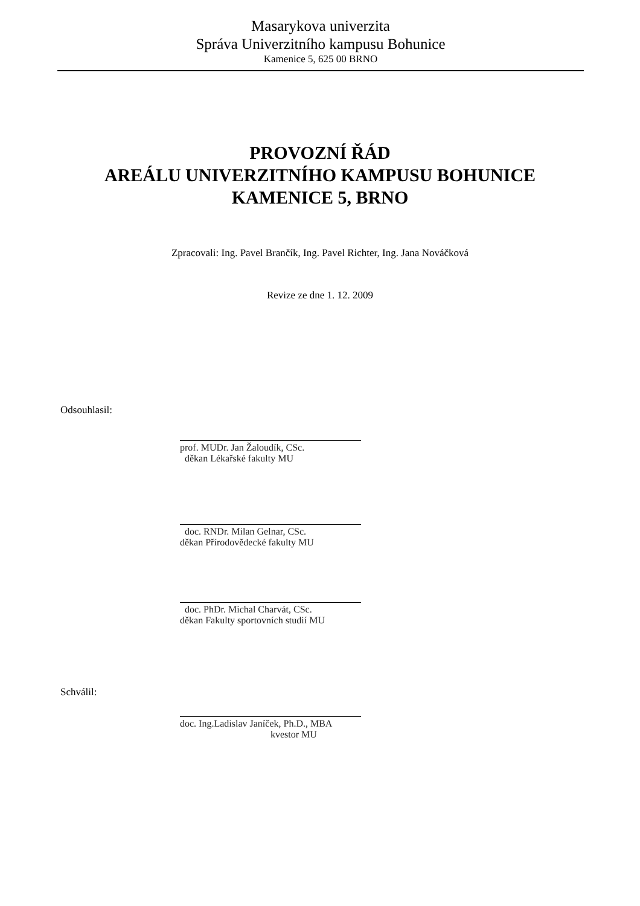Masarykova univerzita
Správa Univerzitního kampusu Bohunice
Kamenice 5, 625 00 BRNO
PROVOZNÍ ŘÁD
AREÁLU UNIVERZITNÍHO KAMPUSU BOHUNICE
KAMENICE 5, BRNO
Zpracovali: Ing. Pavel Brančík, Ing. Pavel Richter, Ing. Jana Nováčková
Revize ze dne 1. 12. 2009
Odsouhlasil:
prof. MUDr. Jan Žaloudík, CSc.
děkan Lékařské fakulty MU
doc. RNDr. Milan Gelnar, CSc.
děkan Přírodovědecké fakulty MU
doc. PhDr. Michal Charvát, CSc.
děkan Fakulty sportovních studií MU
Schválil:
doc. Ing.Ladislav Janíček, Ph.D., MBA
kvestor MU